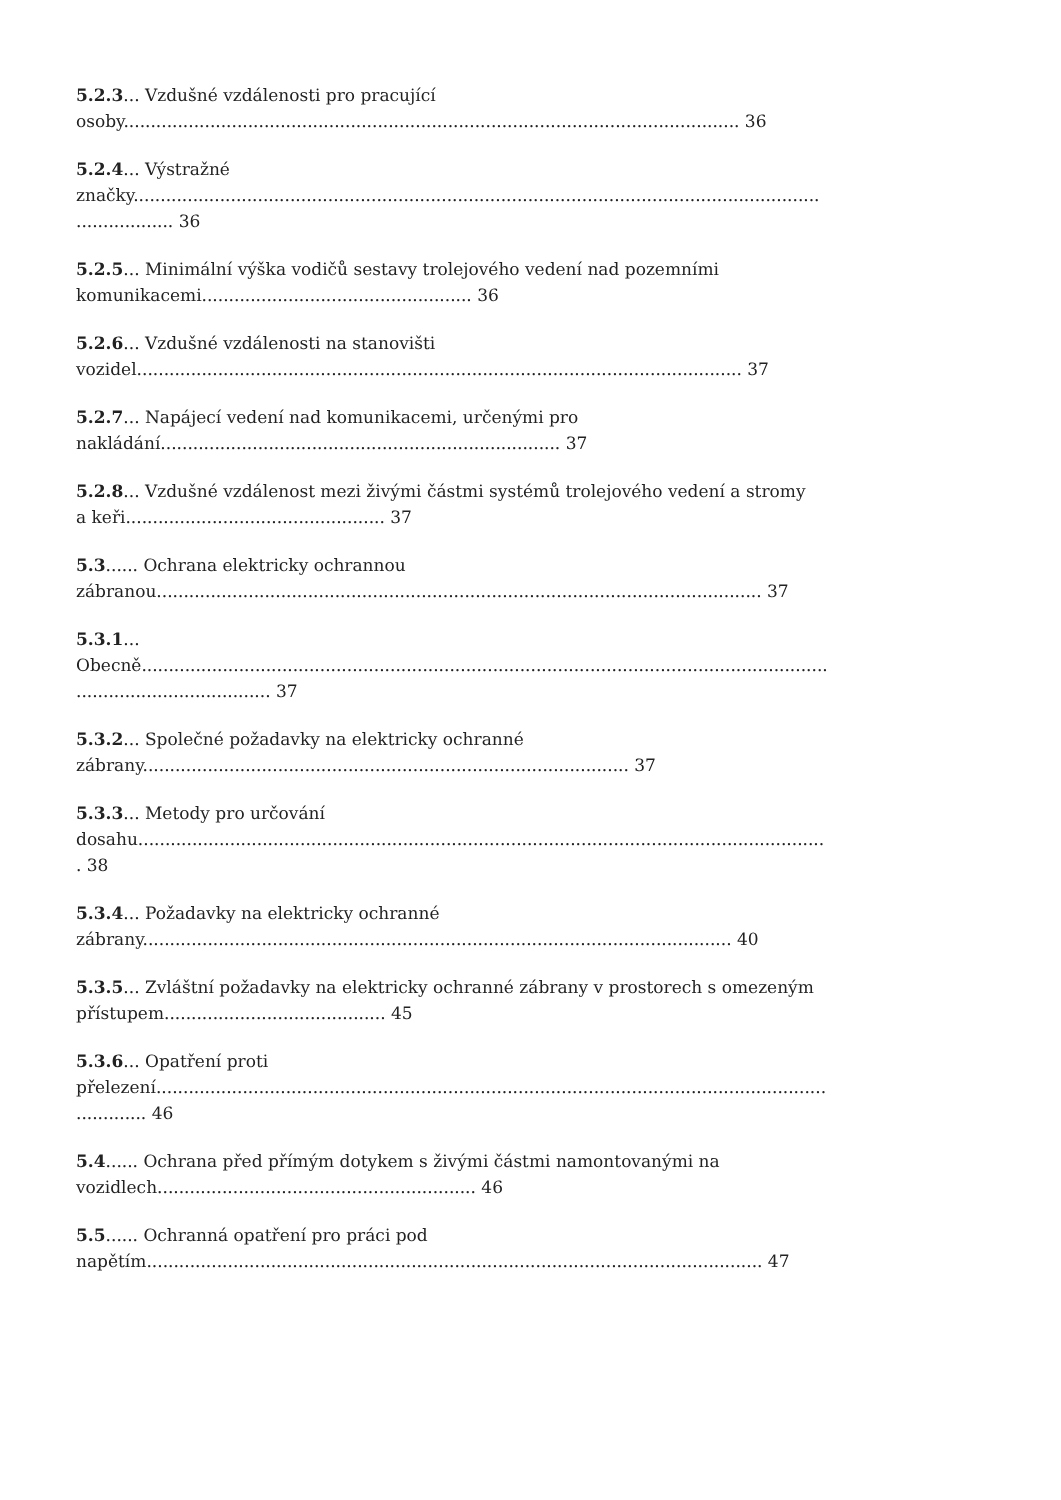5.2.3... Vzdušné vzdálenosti pro pracující
osoby.................................................................................................................. 36
5.2.4... Výstražné
značky...............................................................................................................................
.................. 36
5.2.5... Minimální výška vodičů sestavy trolejového vedení nad pozemními
komunikacemi.................................................. 36
5.2.6... Vzdušné vzdálenosti na stanovišti
vozidel................................................................................................................ 37
5.2.7... Napájecí vedení nad komunikacemi, určenými pro
nakládání.......................................................................... 37
5.2.8... Vzdušné vzdálenost mezi živými částmi systémů trolejového vedení a stromy
a keři................................................ 37
5.3...... Ochrana elektricky ochrannou
zábranou................................................................................................................ 37
5.3.1...
Obecně...............................................................................................................................
.................................... 37
5.3.2... Společné požadavky na elektricky ochranné
zábrany.......................................................................................... 37
5.3.3... Metody pro určování
dosahu...............................................................................................................................
. 38
5.3.4... Požadavky na elektricky ochranné
zábrany............................................................................................................. 40
5.3.5... Zvláštní požadavky na elektricky ochranné zábrany v prostorech s omezeným
přístupem......................................... 45
5.3.6... Opatření proti
přelezení............................................................................................................................
............. 46
5.4...... Ochrana před přímým dotykem s živými částmi namontovanými na
vozidlech........................................................... 46
5.5...... Ochranná opatření pro práci pod
napětím.................................................................................................................. 47